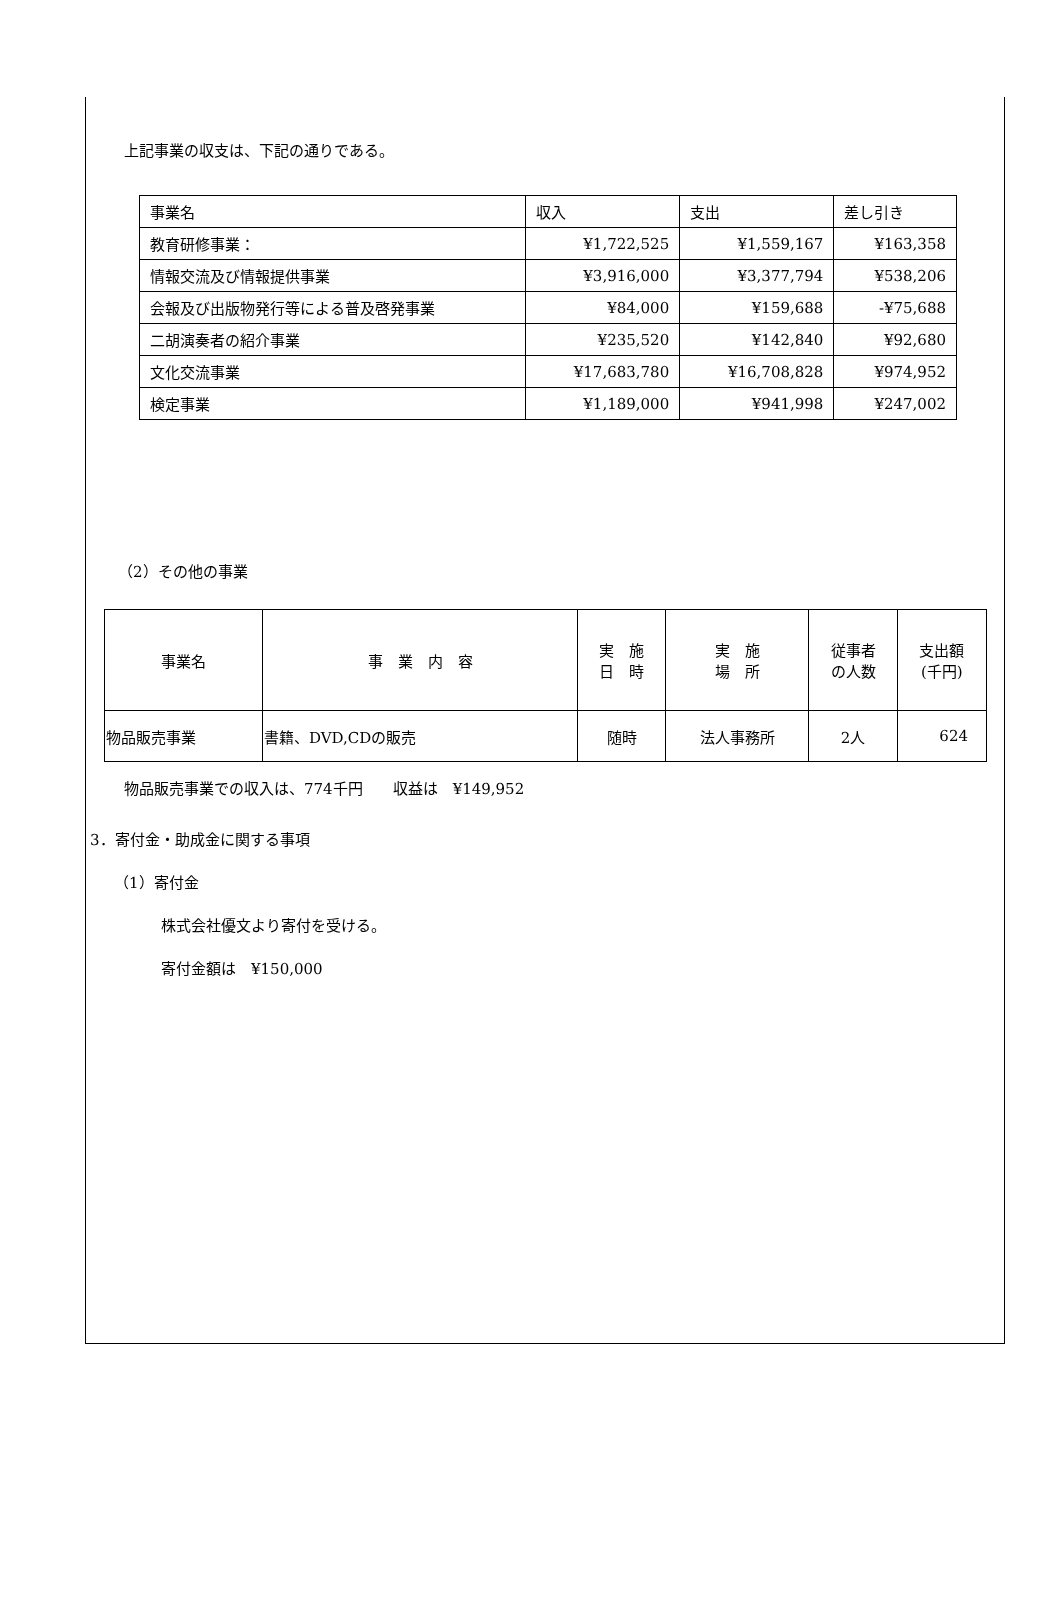上記事業の収支は、下記の通りである。
| 事業名 | 収入 | 支出 | 差し引き |
| --- | --- | --- | --- |
| 教育研修事業： | ¥1,722,525 | ¥1,559,167 | ¥163,358 |
| 情報交流及び情報提供事業 | ¥3,916,000 | ¥3,377,794 | ¥538,206 |
| 会報及び出版物発行等による普及啓発事業 | ¥84,000 | ¥159,688 | -¥75,688 |
| 二胡演奏者の紹介事業 | ¥235,520 | ¥142,840 | ¥92,680 |
| 文化交流事業 | ¥17,683,780 | ¥16,708,828 | ¥974,952 |
| 検定事業 | ¥1,189,000 | ¥941,998 | ¥247,002 |
（2）その他の事業
| 事業名 | 事 業 内 容 | 実 施 日 時 | 実 施 場 所 | 従事者 の人数 | 支出額 (千円) |
| --- | --- | --- | --- | --- | --- |
| 物品販売事業 | 書籍、DVD,CDの販売 | 随時 | 法人事務所 | 2人 | 624 |
物品販売事業での収入は、774千円　　収益は　¥149,952
3．寄付金・助成金に関する事項
（1）寄付金
株式会社優文より寄付を受ける。
寄付金額は　¥150,000